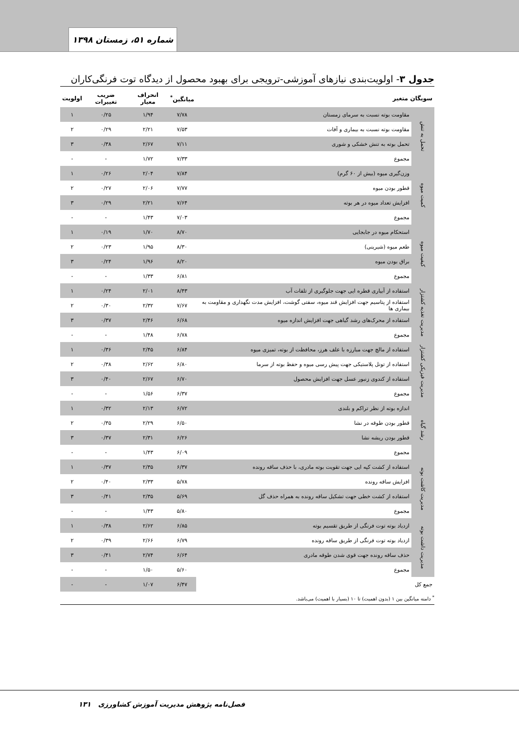شماره ۵۱، زمستان ۱۳۹۸
جدول ۳- اولویت‌بندی نیازهای آموزشی-ترویجی برای بهبود محصول از دیدگاه توت فرنگی‌کاران
| سویگان متغیر | | میانگین<sup>*</sup> | انحراف معیار | ضریب تغییرات | اولویت |
| --- | --- | --- | --- | --- | --- |
| تحمل به تنش | مقاومت بوته نسبت به سرمای زمستان | ۷/۷۸ | ۱/۹۴ | ۰/۲۵ | ۱ |
| | مقاومت بوته نسبت به بیماری و آفات | ۷/۵۳ | ۲/۲۱ | ۰/۲۹ | ۲ |
| | تحمل بوته به تنش خشکی و شوری | ۷/۱۱ | ۲/۶۷ | ۰/۳۸ | ۳ |
| | مجموع | ۷/۳۳ | ۱/۷۲ | - | - |
| کمیت میوه | وزن‌گیری میوه (بیش از ۶۰ گرم) | ۷/۸۴ | ۲/۰۴ | ۰/۲۶ | ۱ |
| | قطور بودن میوه | ۷/۷۷ | ۲/۰۶ | ۰/۲۷ | ۲ |
| | افزایش تعداد میوه در هر بوته | ۷/۶۴ | ۲/۲۱ | ۰/۲۹ | ۳ |
| | مجموع | ۷/۰۳ | ۱/۴۳ | - | - |
| کیفیت میوه | استحکام میوه در جابجایی | ۸/۷۰ | ۱/۷۰ | ۰/۱۹ | ۱ |
| | طعم میوه (شیرینی) | ۸/۳۰ | ۱/۹۵ | ۰/۲۳ | ۲ |
| | براق بودن میوه | ۸/۲۰ | ۱/۹۶ | ۰/۲۴ | ۳ |
| | مجموع | ۶/۸۱ | ۱/۳۳ | - | - |
| مدیریت تغذیه کشتزار | استفاده از آبیاری قطره ایی جهت جلوگیری از تلفات آب | ۸/۴۳ | ۲/۰۱ | ۰/۲۴ | ۱ |
| | استفاده از پتاسیم جهت افزایش قند میوه، سفتی گوشت، افزایش مدت نگهداری و مقاومت به بیماری ها | ۷/۶۷ | ۲/۳۲ | ۰/۳۰ | ۲ |
| | استفاده از محرک‌های رشد گیاهی جهت افزایش اندازه میوه | ۶/۶۸ | ۲/۴۶ | ۰/۳۷ | ۳ |
| | مجموع | ۶/۷۸ | ۱/۴۸ | - | - |
| مدیریت فیزیکی کشتزار | استفاده از مالچ جهت مبارزه با علف هرز، محافظت از بوته، تمیزی میوه | ۶/۸۴ | ۲/۴۵ | ۰/۳۶ | ۱ |
| | استفاده از تونل پلاستیکی جهت پیش رسی میوه و حفظ بوته از سرما | ۶/۸۰ | ۲/۶۲ | ۰/۳۸ | ۲ |
| | استفاده از کندوی زنبور عسل جهت افزایش محصول | ۶/۷۰ | ۲/۶۷ | ۰/۴۰ | ۳ |
| | مجموع | ۶/۳۷ | ۱/۵۶ | - | - |
| رشد گیاه | اندازه بوته از نظر تراکم و بلندی | ۶/۷۲ | ۲/۱۳ | ۰/۳۲ | ۱ |
| | قطور بودن طوقه در نشا | ۶/۵۰ | ۲/۲۹ | ۰/۳۵ | ۲ |
| | قطور بودن ریشه نشا | ۶/۲۶ | ۲/۳۱ | ۰/۳۷ | ۳ |
| | مجموع | ۶/۰۹ | ۱/۴۳ | - | - |
| مدیریت کاشت بوته | استفاده از کشت کپه ایی جهت تقویت بوته مادری، با حذف ساقه رونده | ۶/۳۷ | ۲/۳۵ | ۰/۳۷ | ۱ |
| | افزایش ساقه رونده | ۵/۷۸ | ۲/۳۳ | ۰/۴۰ | ۲ |
| | استفاده از کشت خطی جهت تشکیل ساقه رونده به همراه حذف گل | ۵/۶۹ | ۲/۳۵ | ۰/۴۱ | ۳ |
| | مجموع | ۵/۸۰ | ۱/۴۳ | - | - |
| مدیریت داشت بوته | ازدیاد بوته توت فرنگی از طریق تقسیم بوته | ۶/۸۵ | ۲/۶۲ | ۰/۳۸ | ۱ |
| | ازدیاد بوته توت فرنگی از طریق ساقه رونده | ۶/۷۹ | ۲/۶۶ | ۰/۳۹ | ۲ |
| | حذف ساقه رونده جهت قوی شدن طوقه مادری | ۶/۶۴ | ۲/۷۴ | ۰/۴۱ | ۳ |
| | مجموع | ۵/۶۰ | ۱/۵۰ | - | - |
| جمع کل | | ۶/۴۷ | ۱/۰۷ | - | - |
<sup>*</sup> دامنه میانگین بین ۱ (بدون اهمیت) تا ۱۰ (بسیار با اهمیت) می‌باشد.
فصل‌نامه پژوهش مدیریت آموزش کشاورزی ۱۳۱